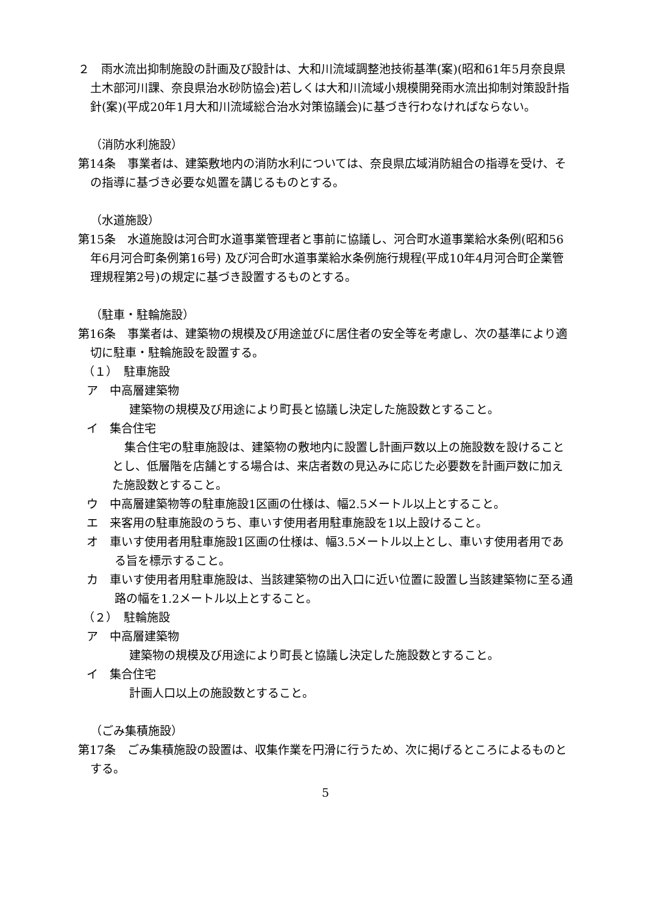２　雨水流出抑制施設の計画及び設計は、大和川流域調整池技術基準(案)(昭和61年5月奈良県土木部河川課、奈良県治水砂防協会)若しくは大和川流域小規模開発雨水流出抑制対策設計指針(案)(平成20年1月大和川流域総合治水対策協議会)に基づき行わなければならない。
（消防水利施設）
第14条　事業者は、建築敷地内の消防水利については、奈良県広域消防組合の指導を受け、その指導に基づき必要な処置を講じるものとする。
（水道施設）
第15条　水道施設は河合町水道事業管理者と事前に協議し、河合町水道事業給水条例(昭和56年6月河合町条例第16号) 及び河合町水道事業給水条例施行規程(平成10年4月河合町企業管理規程第2号)の規定に基づき設置するものとする。
（駐車・駐輪施設）
第16条　事業者は、建築物の規模及び用途並びに居住者の安全等を考慮し、次の基準により適切に駐車・駐輪施設を設置する。
（１）　駐車施設
ア　中高層建築物
建築物の規模及び用途により町長と協議し決定した施設数とすること。
イ　集合住宅
集合住宅の駐車施設は、建築物の敷地内に設置し計画戸数以上の施設数を設けることとし、低層階を店舗とする場合は、来店者数の見込みに応じた必要数を計画戸数に加えた施設数とすること。
ウ　中高層建築物等の駐車施設1区画の仕様は、幅2.5メートル以上とすること。
エ　来客用の駐車施設のうち、車いす使用者用駐車施設を1以上設けること。
オ　車いす使用者用駐車施設1区画の仕様は、幅3.5メートル以上とし、車いす使用者用である旨を標示すること。
カ　車いす使用者用駐車施設は、当該建築物の出入口に近い位置に設置し当該建築物に至る通路の幅を1.2メートル以上とすること。
（２）　駐輪施設
ア　中高層建築物
建築物の規模及び用途により町長と協議し決定した施設数とすること。
イ　集合住宅
計画人口以上の施設数とすること。
（ごみ集積施設）
第17条　ごみ集積施設の設置は、収集作業を円滑に行うため、次に掲げるところによるものとする。
5